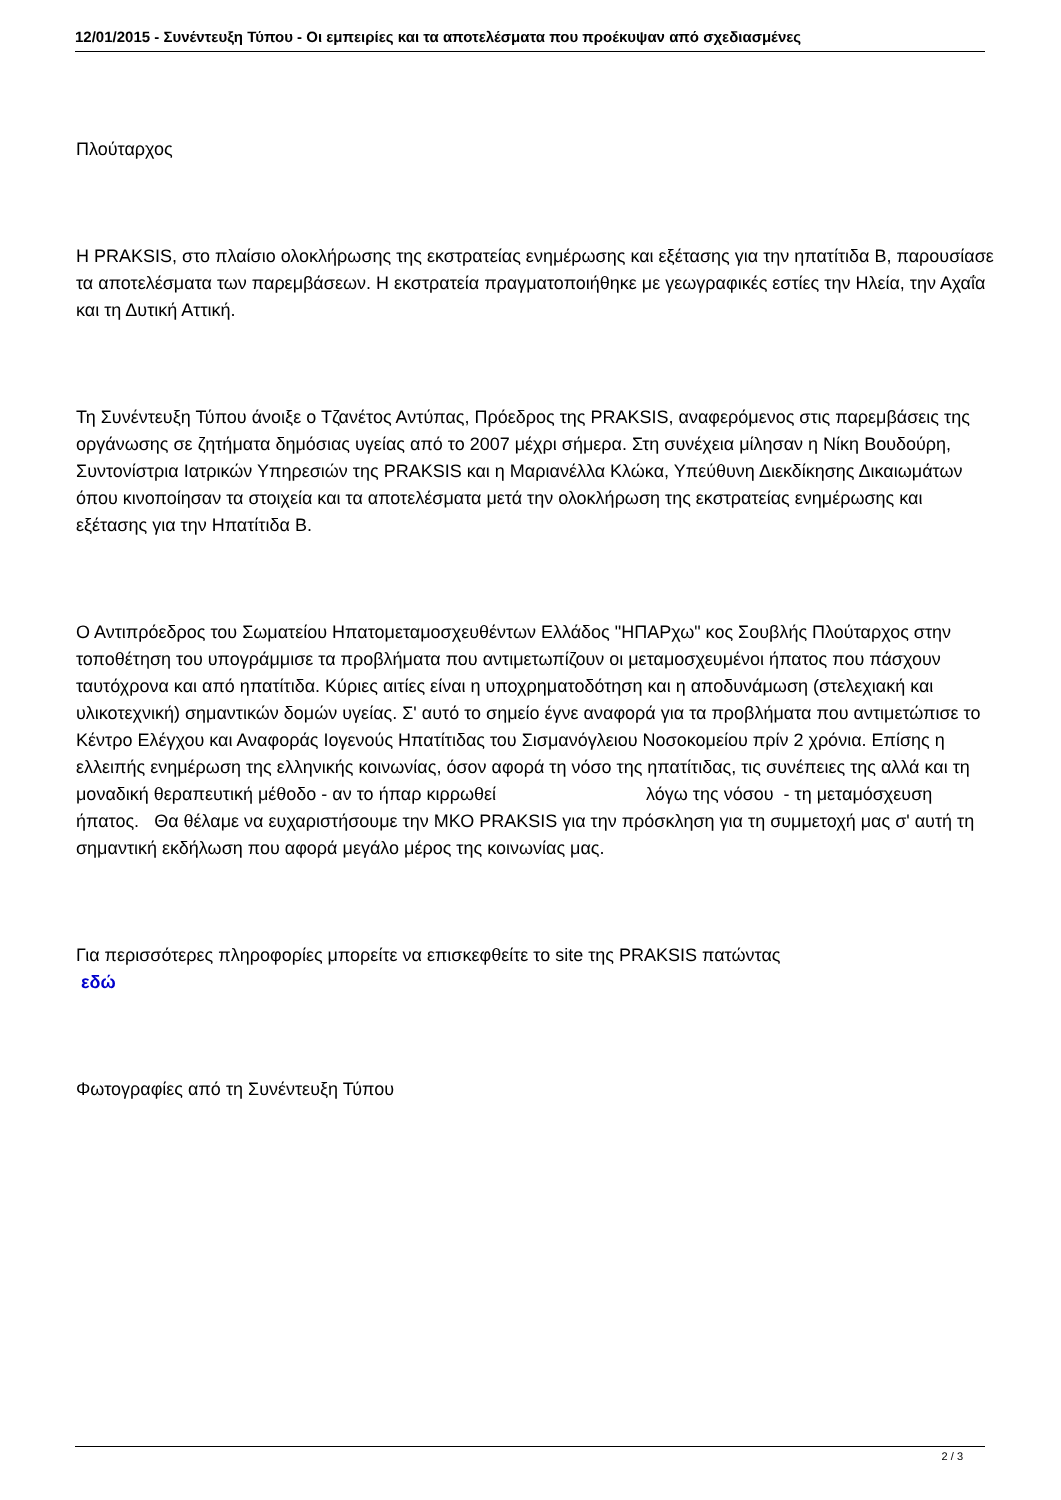12/01/2015 - Συνέντευξη Τύπου - Οι εμπειρίες και τα αποτελέσματα που προέκυψαν από σχεδιασμένες
Πλούταρχος
Η PRAKSIS, στο πλαίσιο ολοκλήρωσης της εκστρατείας ενημέρωσης και εξέτασης για την ηπατίτιδα Β, παρουσίασε τα αποτελέσματα των παρεμβάσεων. Η εκστρατεία πραγματοποιήθηκε με γεωγραφικές εστίες την Ηλεία, την Αχαΐα και τη Δυτική Αττική.
Τη Συνέντευξη Τύπου άνοιξε ο Τζανέτος Αντύπας, Πρόεδρος της PRAKSIS, αναφερόμενος στις παρεμβάσεις της οργάνωσης σε ζητήματα δημόσιας υγείας από το 2007 μέχρι σήμερα. Στη συνέχεια μίλησαν η Νίκη Βουδούρη, Συντονίστρια Ιατρικών Υπηρεσιών της PRAKSIS και η Μαριανέλλα Κλώκα, Υπεύθυνη Διεκδίκησης Δικαιωμάτων όπου κινοποίησαν τα στοιχεία και τα αποτελέσματα μετά την ολοκλήρωση της εκστρατείας ενημέρωσης και εξέτασης για την Ηπατίτιδα Β.
Ο Αντιπρόεδρος του Σωματείου Ηπατομεταμοσχευθέντων Ελλάδος "ΗΠΑΡχω" κος Σουβλής Πλούταρχος στην τοποθέτηση του υπογράμμισε τα προβλήματα που αντιμετωπίζουν οι μεταμοσχευμένοι ήπατος που πάσχουν ταυτόχρονα και από ηπατίτιδα. Κύριες αιτίες είναι η υποχρηματοδότηση και η αποδυνάμωση (στελεχιακή και υλικοτεχνική) σημαντικών δομών υγείας. Σ' αυτό το σημείο έγνε αναφορά για τα προβλήματα που αντιμετώπισε το Κέντρο Ελέγχου και Αναφοράς Ιογενούς Ηπατίτιδας του Σισμανόγλειου Νοσοκομείου πρίν 2 χρόνια. Επίσης η ελλειπής ενημέρωση της ελληνικής κοινωνίας, όσον αφορά τη νόσο της ηπατίτιδας, τις συνέπειες της αλλά και τη μοναδική θεραπευτική μέθοδο - αν το ήπαρ κιρρωθεί λόγω της νόσου - τη μεταμόσχευση ήπατος. Θα θέλαμε να ευχαριστήσουμε την ΜΚΟ PRAKSIS για την πρόσκληση για τη συμμετοχή μας σ' αυτή τη σημαντική εκδήλωση που αφορά μεγάλο μέρος της κοινωνίας μας.
Για περισσότερες πληροφορίες μπορείτε να επισκεφθείτε το site της PRAKSIS πατώντας
εδώ
Φωτογραφίες από τη Συνέντευξη Τύπου
2 / 3